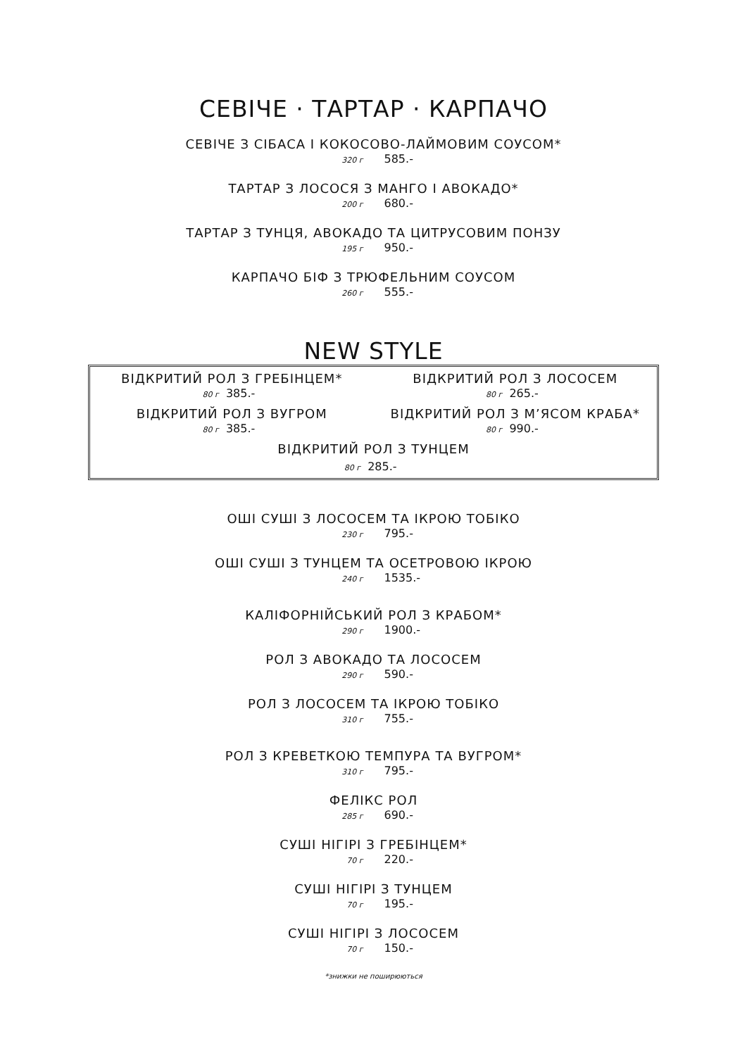СЕВІЧЕ · ТАРТАР · КАРПАЧО
СЕВІЧЕ З СІБАСА І КОКОСОВО-ЛАЙМОВИМ СОУСОМ*
320 г 585.-
ТАРТАР З ЛОСОСЯ З МАНГО І АВОКАДО*
200 г 680.-
ТАРТАР З ТУНЦЯ, АВОКАДО ТА ЦИТРУСОВИМ ПОНЗУ
195 г 950.-
КАРПАЧО БІФ З ТРЮФЕЛЬНИМ СОУСОМ
260 г 555.-
NEW STYLE
ВІДКРИТИЙ РОЛ З ГРЕБІНЦЕМ*
80 г 385.-
ВІДКРИТИЙ РОЛ З ЛОСОСЕМ
80 г 265.-
ВІДКРИТИЙ РОЛ З ВУГРОМ
80 г 385.-
ВІДКРИТИЙ РОЛ З М’ЯСОМ КРАБА*
80 г 990.-
ВІДКРИТИЙ РОЛ З ТУНЦЕМ
80 г 285.-
ОШІ СУШІ З ЛОСОСЕМ ТА ІКРОЮ ТОБІКО
230 г 795.-
ОШІ СУШІ З ТУНЦЕМ ТА ОСЕТРОВОЮ ІКРОЮ
240 г 1535.-
КАЛІФОРНІЙСЬКИЙ РОЛ З КРАБОМ*
290 г 1900.-
РОЛ З АВОКАДО ТА ЛОСОСЕМ
290 г 590.-
РОЛ З ЛОСОСЕМ ТА ІКРОЮ ТОБІКО
310 г 755.-
РОЛ З КРЕВЕТКОЮ ТЕМПУРА ТА ВУГРОМ*
310 г 795.-
ФЕЛІКС РОЛ
285 г 690.-
СУШІ НІГІРІ З ГРЕБІНЦЕМ*
70 г 220.-
СУШІ НІГІРІ З ТУНЦЕМ
70 г 195.-
СУШІ НІГІРІ З ЛОСОСЕМ
70 г 150.-
*знижки не поширюються